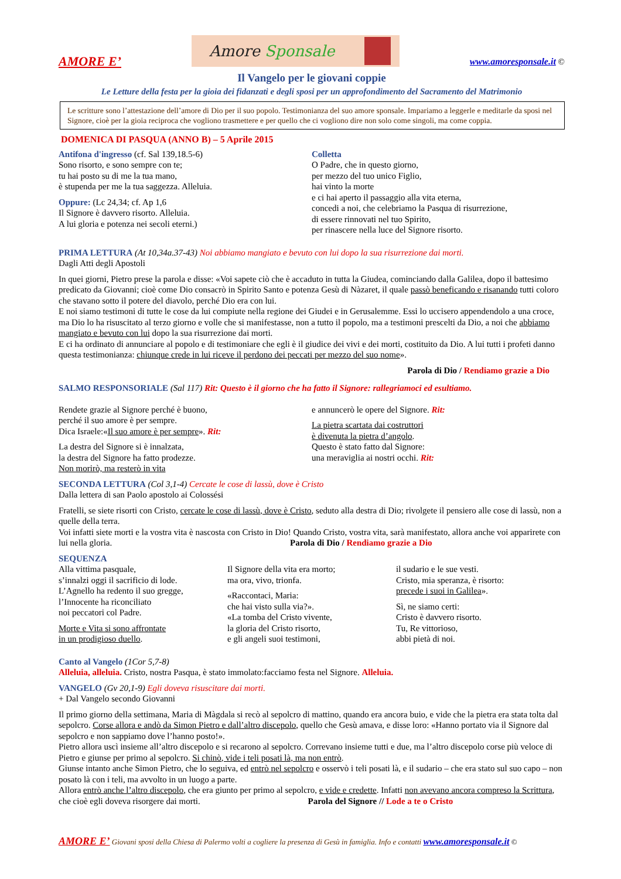AMORE E’
Amore Sponsale
www.amoresponsale.it ©
Il Vangelo per le giovani coppie
Le Letture della festa per la gioia dei fidanzati e degli sposi per un approfondimento del Sacramento del Matrimonio
Le scritture sono l’attestazione dell’amore di Dio per il suo popolo. Testimonianza del suo amore sponsale. Impariamo a leggerle e meditarle da sposi nel Signore, cioè per la gioia reciproca che vogliono trasmettere e per quello che ci vogliono dire non solo come singoli, ma come coppia.
DOMENICA DI PASQUA (ANNO B) – 5 Aprile 2015
Antifona d'ingresso (cf. Sal 139,18.5-6)
Sono risorto, e sono sempre con te;
tu hai posto su di me la tua mano,
è stupenda per me la tua saggezza. Alleluia.
Oppure: (Lc 24,34; cf. Ap 1,6
Il Signore è davvero risorto. Alleluia.
A lui gloria e potenza nei secoli eterni.)
Colletta
O Padre, che in questo giorno,
per mezzo del tuo unico Figlio,
hai vinto la morte
e ci hai aperto il passaggio alla vita eterna,
concedi a noi, che celebriamo la Pasqua di risurrezione,
di essere rinnovati nel tuo Spirito,
per rinascere nella luce del Signore risorto.
PRIMA LETTURA (At 10,34a.37-43) Noi abbiamo mangiato e bevuto con lui dopo la sua risurrezione dai morti.
Dagli Atti degli Apostoli
In quei giorni, Pietro prese la parola e disse: «Voi sapete ciò che è accaduto in tutta la Giudea, cominciando dalla Galilea, dopo il battesimo predicato da Giovanni; cioè come Dio consacrò in Spirito Santo e potenza Gesù di Nàzaret, il quale passò beneficando e risanando tutti coloro che stavano sotto il potere del diavolo, perché Dio era con lui.
E noi siamo testimoni di tutte le cose da lui compiute nella regione dei Giudei e in Gerusalemme. Essi lo uccisero appendendolo a una croce, ma Dio lo ha risuscitato al terzo giorno e volle che si manifestasse, non a tutto il popolo, ma a testimoni prescelti da Dio, a noi che abbiamo mangiato e bevuto con lui dopo la sua risurrezione dai morti.
E ci ha ordinato di annunciare al popolo e di testimoniare che egli è il giudice dei vivi e dei morti, costituito da Dio. A lui tutti i profeti danno questa testimonianza: chiunque crede in lui riceve il perdono dei peccati per mezzo del suo nome».
Parola di Dio / Rendiamo grazie a Dio
SALMO RESPONSORIALE (Sal 117) Rit: Questo è il giorno che ha fatto il Signore: rallegriamoci ed esultiamo.
Rendete grazie al Signore perché è buono,
perché il suo amore è per sempre.
Dica Israele:«Il suo amore è per sempre». Rit:
La destra del Signore si è innalzata,
la destra del Signore ha fatto prodezze.
Non morirò, ma resterò in vita
e annuncerò le opere del Signore. Rit:
La pietra scartata dai costruttori
è divenuta la pietra d’angolo.
Questo è stato fatto dal Signore:
una meraviglia ai nostri occhi. Rit:
SECONDA LETTURA (Col 3,1-4) Cercate le cose di lassù, dove è Cristo
Dalla lettera di san Paolo apostolo ai Colossési
Fratelli, se siete risorti con Cristo, cercate le cose di lassù, dove è Cristo, seduto alla destra di Dio; rivolgete il pensiero alle cose di lassù, non a quelle della terra.
Voi infatti siete morti e la vostra vita è nascosta con Cristo in Dio! Quando Cristo, vostra vita, sarà manifestato, allora anche voi apparirete con lui nella gloria. Parola di Dio / Rendiamo grazie a Dio
SEQUENZA
Alla vittima pasquale,
s’innalzi oggi il sacrificio di lode.
L’Agnello ha redento il suo gregge,
l’Innocente ha riconciliato
noi peccatori col Padre.
Morte e Vita si sono affrontate
in un prodigioso duello.
Il Signore della vita era morto;
ma ora, vivo, trionfa.
«Raccontaci, Maria:
che hai visto sulla via?».
«La tomba del Cristo vivente,
la gloria del Cristo risorto,
e gli angeli suoi testimoni,
il sudario e le sue vesti.
Cristo, mia speranza, è risorto:
precede i suoi in Galilea».
Sì, ne siamo certi:
Cristo è davvero risorto.
Tu, Re vittorioso,
abbi pietà di noi.
Canto al Vangelo (1Cor 5,7-8)
Alleluia, alleluia. Cristo, nostra Pasqua, è stato immolato:facciamo festa nel Signore. Alleluia.
VANGELO (Gv 20,1-9) Egli doveva risuscitare dai morti.
+ Dal Vangelo secondo Giovanni
Il primo giorno della settimana, Maria di Màgdala si recò al sepolcro di mattino, quando era ancora buio, e vide che la pietra era stata tolta dal sepolcro. Corse allora e andò da Simon Pietro e dall’altro discepolo, quello che Gesù amava, e disse loro: «Hanno portato via il Signore dal sepolcro e non sappiamo dove l’hanno posto!».
Pietro allora uscì insieme all’altro discepolo e si recarono al sepolcro. Correvano insieme tutti e due, ma l’altro discepolo corse più veloce di Pietro e giunse per primo al sepolcro. Si chinò, vide i teli posati là, ma non entrò.
Giunse intanto anche Simon Pietro, che lo seguiva, ed entrò nel sepolcro e osservò i teli posati là, e il sudario – che era stato sul suo capo – non posato là con i teli, ma avvolto in un luogo a parte.
Allora entrò anche l’altro discepolo, che era giunto per primo al sepolcro, e vide e credette. Infatti non avevano ancora compreso la Scrittura, che cioè egli doveva risorgere dai morti. Parola del Signore // Lode a te o Cristo
AMORE E’ Giovani sposi della Chiesa di Palermo volti a cogliere la presenza di Gesù in famiglia. Info e contatti www.amoresponsale.it ©